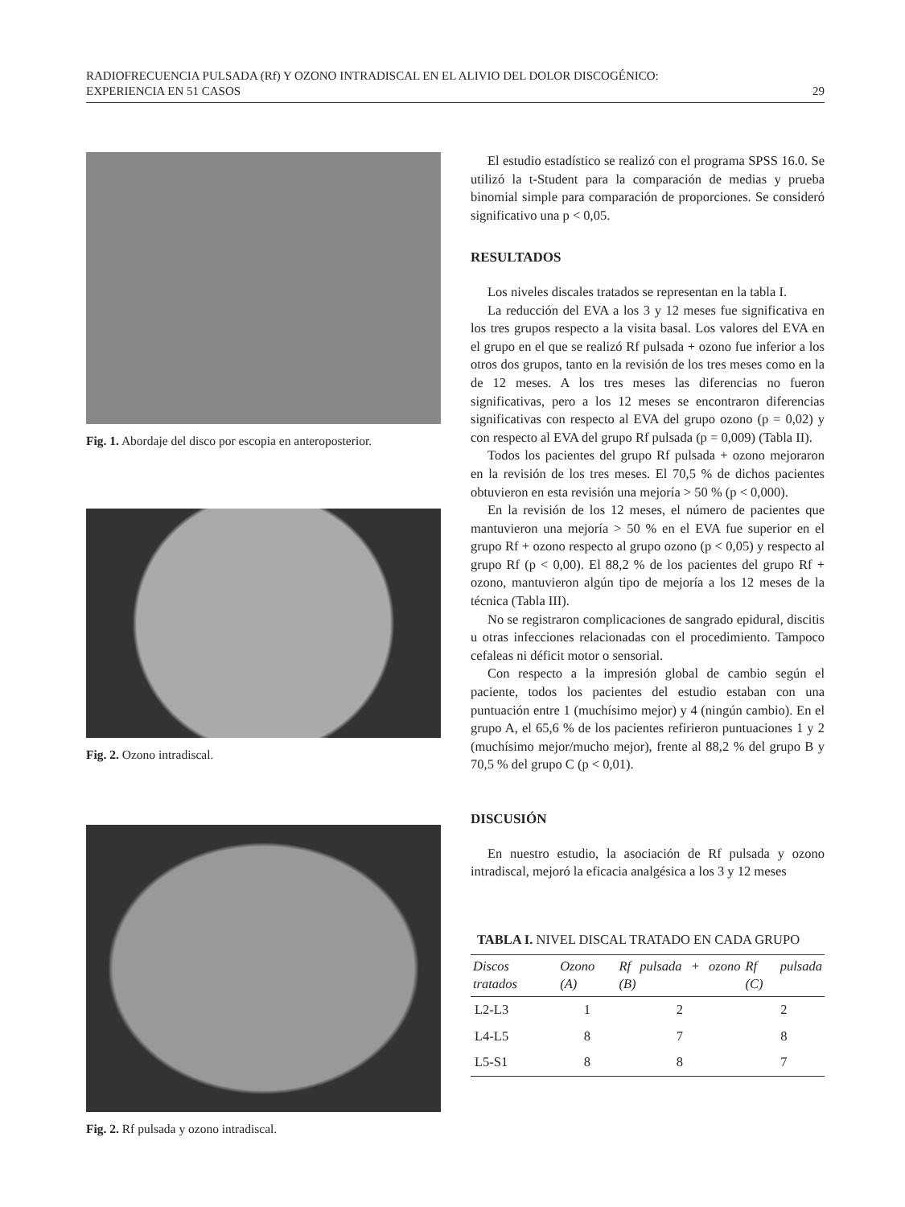RADIOFRECUENCIA PULSADA (Rf) Y OZONO INTRADISCAL EN EL ALIVIO DEL DOLOR DISCOGÉNICO:
EXPERIENCIA EN 51 CASOS 29
Fig. 1. Abordaje del disco por escopia en anteroposterior.
Fig. 2. Ozono intradiscal.
Fig. 2. Rf pulsada y ozono intradiscal.
El estudio estadístico se realizó con el programa SPSS 16.0. Se utilizó la t-Student para la comparación de medias y prueba binomial simple para comparación de proporciones. Se consideró significativo una p < 0,05.
RESULTADOS
Los niveles discales tratados se representan en la tabla I.
La reducción del EVA a los 3 y 12 meses fue significativa en los tres grupos respecto a la visita basal. Los valores del EVA en el grupo en el que se realizó Rf pulsada + ozono fue inferior a los otros dos grupos, tanto en la revisión de los tres meses como en la de 12 meses. A los tres meses las diferencias no fueron significativas, pero a los 12 meses se encontraron diferencias significativas con respecto al EVA del grupo ozono (p = 0,02) y con respecto al EVA del grupo Rf pulsada (p = 0,009) (Tabla II).
Todos los pacientes del grupo Rf pulsada + ozono mejoraron en la revisión de los tres meses. El 70,5 % de dichos pacientes obtuvieron en esta revisión una mejoría > 50 % (p < 0,000).
En la revisión de los 12 meses, el número de pacientes que mantuvieron una mejoría > 50 % en el EVA fue superior en el grupo Rf + ozono respecto al grupo ozono (p < 0,05) y respecto al grupo Rf (p < 0,00). El 88,2 % de los pacientes del grupo Rf + ozono, mantuvieron algún tipo de mejoría a los 12 meses de la técnica (Tabla III).
No se registraron complicaciones de sangrado epidural, discitis u otras infecciones relacionadas con el procedimiento. Tampoco cefaleas ni déficit motor o sensorial.
Con respecto a la impresión global de cambio según el paciente, todos los pacientes del estudio estaban con una puntuación entre 1 (muchísimo mejor) y 4 (ningún cambio). En el grupo A, el 65,6 % de los pacientes refirieron puntuaciones 1 y 2 (muchísimo mejor/mucho mejor), frente al 88,2 % del grupo B y 70,5 % del grupo C (p < 0,01).
DISCUSIÓN
En nuestro estudio, la asociación de Rf pulsada y ozono intradiscal, mejoró la eficacia analgésica a los 3 y 12 meses
TABLA I. NIVEL DISCAL TRATADO EN CADA GRUPO
| Discos tratados | Ozono (A) | Rf pulsada + ozono (B) | Rf pulsada (C) |
| --- | --- | --- | --- |
| L2-L3 | 1 | 2 | 2 |
| L4-L5 | 8 | 7 | 8 |
| L5-S1 | 8 | 8 | 7 |